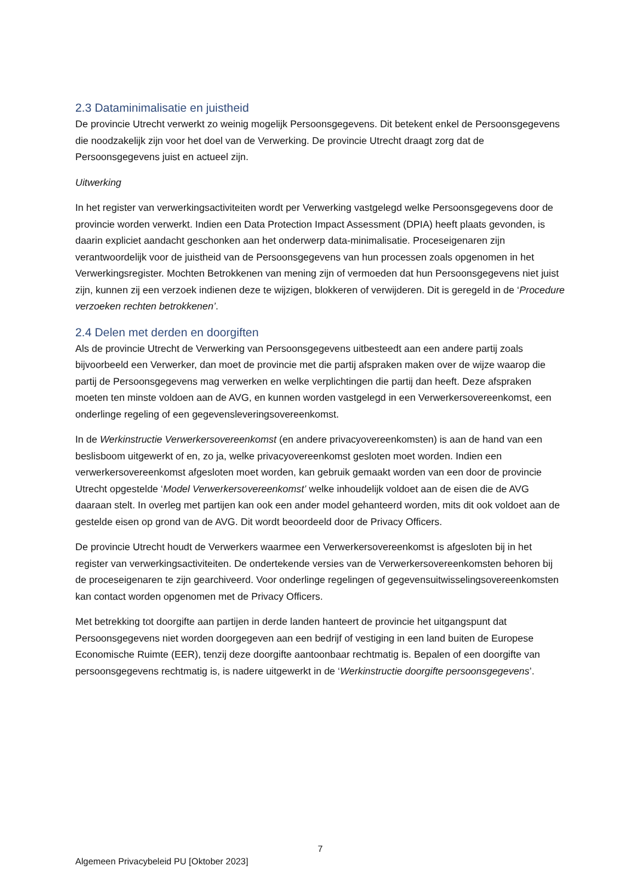2.3 Dataminimalisatie en juistheid
De provincie Utrecht verwerkt zo weinig mogelijk Persoonsgegevens. Dit betekent enkel de Persoonsgegevens die noodzakelijk zijn voor het doel van de Verwerking. De provincie Utrecht draagt zorg dat de Persoonsgegevens juist en actueel zijn.
Uitwerking
In het register van verwerkingsactiviteiten wordt per Verwerking vastgelegd welke Persoonsgegevens door de provincie worden verwerkt. Indien een Data Protection Impact Assessment (DPIA) heeft plaats gevonden, is daarin expliciet aandacht geschonken aan het onderwerp data-minimalisatie. Proceseigenaren zijn verantwoordelijk voor de juistheid van de Persoonsgegevens van hun processen zoals opgenomen in het Verwerkingsregister. Mochten Betrokkenen van mening zijn of vermoeden dat hun Persoonsgegevens niet juist zijn, kunnen zij een verzoek indienen deze te wijzigen, blokkeren of verwijderen. Dit is geregeld in de ‘Procedure verzoeken rechten betrokkenen’.
2.4 Delen met derden en doorgiften
Als de provincie Utrecht de Verwerking van Persoonsgegevens uitbesteedt aan een andere partij zoals bijvoorbeeld een Verwerker, dan moet de provincie met die partij afspraken maken over de wijze waarop die partij de Persoonsgegevens mag verwerken en welke verplichtingen die partij dan heeft. Deze afspraken moeten ten minste voldoen aan de AVG, en kunnen worden vastgelegd in een Verwerkersovereenkomst, een onderlinge regeling of een gegevensleveringsovereenkomst.
In de Werkinstructie Verwerkersovereenkomst (en andere privacyovereenkomsten) is aan de hand van een beslisboom uitgewerkt of en, zo ja, welke privacyovereenkomst gesloten moet worden. Indien een verwerkersovereenkomst afgesloten moet worden, kan gebruik gemaakt worden van een door de provincie Utrecht opgestelde ‘Model Verwerkersovereenkomst’ welke inhoudelijk voldoet aan de eisen die de AVG daaraan stelt. In overleg met partijen kan ook een ander model gehanteerd worden, mits dit ook voldoet aan de gestelde eisen op grond van de AVG. Dit wordt beoordeeld door de Privacy Officers.
De provincie Utrecht houdt de Verwerkers waarmee een Verwerkersovereenkomst is afgesloten bij in het register van verwerkingsactiviteiten. De ondertekende versies van de Verwerkersovereenkomsten behoren bij de proceseigenaren te zijn gearchiveerd. Voor onderlinge regelingen of gegevensuitwisselingsovereenkomsten kan contact worden opgenomen met de Privacy Officers.
Met betrekking tot doorgifte aan partijen in derde landen hanteert de provincie het uitgangspunt dat Persoonsgegevens niet worden doorgegeven aan een bedrijf of vestiging in een land buiten de Europese Economische Ruimte (EER), tenzij deze doorgifte aantoonbaar rechtmatig is. Bepalen of een doorgifte van persoonsgegevens rechtmatig is, is nadere uitgewerkt in de ‘Werkinstructie doorgifte persoonsgegevens’.
7
Algemeen Privacybeleid PU [Oktober 2023]